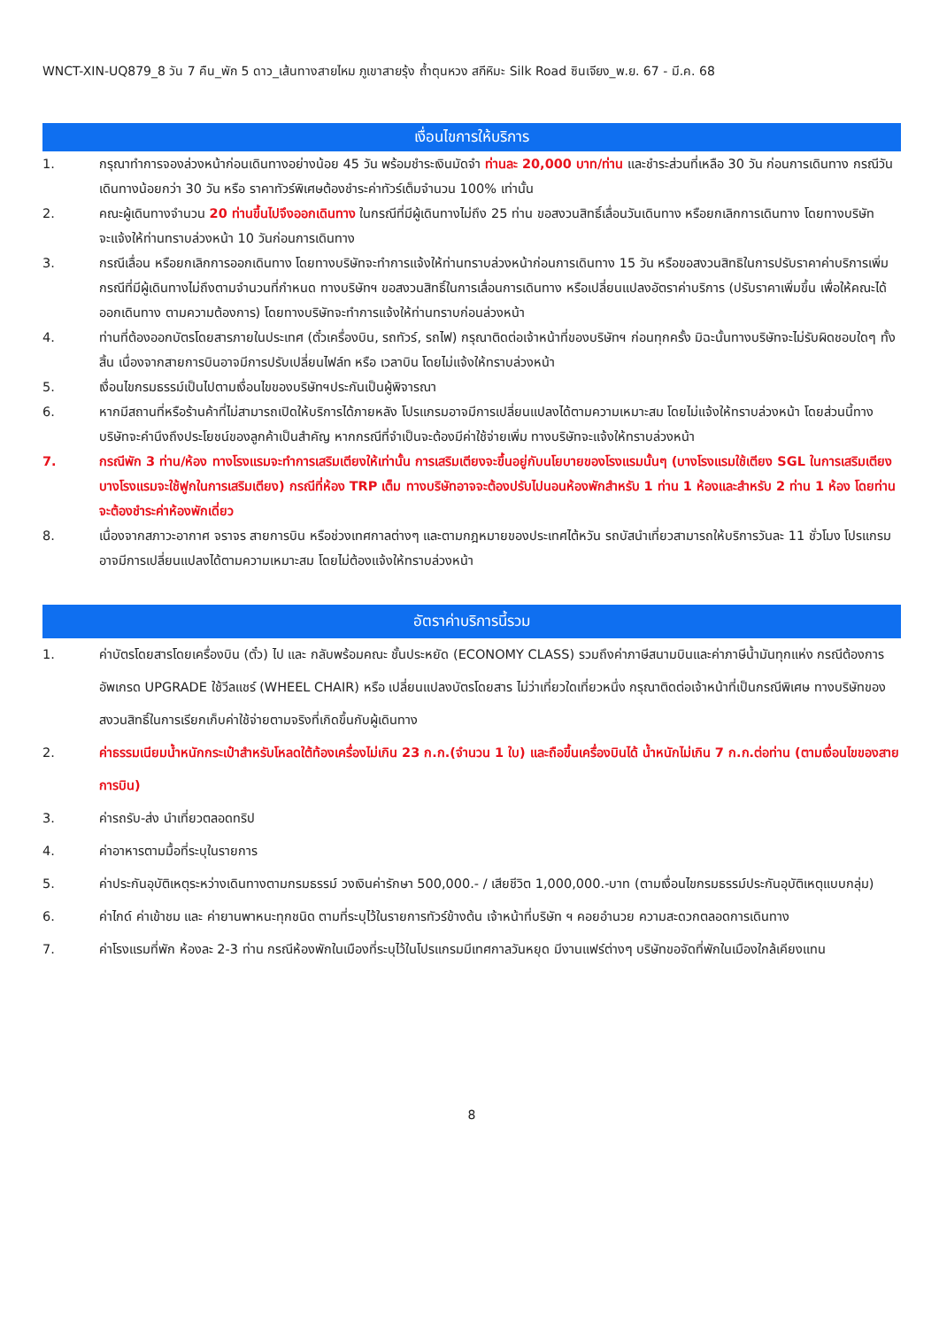WNCT-XIN-UQ879_8 วัน 7 คืน_พัก 5 ดาว_เส้นทางสายไหม ภูเขาสายรุ้ง ถ้ำตุนหวง สกีหิมะ Silk Road ซินเจียง_พ.ย. 67 - มี.ค. 68
เงื่อนไขการให้บริการ
1. กรุณาทำการจองล่วงหน้าก่อนเดินทางอย่างน้อย 45 วัน พร้อมชำระเงินมัดจำ ท่านละ 20,000 บาท/ท่าน และชำระส่วนที่เหลือ 30 วัน ก่อนการเดินทาง กรณีวันเดินทางน้อยกว่า 30 วัน หรือ ราคาทัวร์พิเศษต้องชำระค่าทัวร์เต็มจำนวน 100% เท่านั้น
2. คณะผู้เดินทางจำนวน 20 ท่านขึ้นไปจึงออกเดินทาง ในกรณีที่มีผู้เดินทางไม่ถึง 25 ท่าน ขอสงวนสิทธิ์เลื่อนวันเดินทาง หรือยกเลิกการเดินทาง โดยทางบริษัทจะแจ้งให้ท่านทราบล่วงหน้า 10 วันก่อนการเดินทาง
3. กรณีเลื่อน หรือยกเลิกการออกเดินทาง โดยทางบริษัทจะทำการแจ้งให้ท่านทราบล่วงหน้าก่อนการเดินทาง 15 วัน หรือขอสงวนสิทธิในการปรับราคาค่าบริการเพิ่ม กรณีที่มีผู้เดินทางไม่ถึงตามจำนวนที่กำหนด ทางบริษัทฯ ขอสงวนสิทธิ์ในการเลื่อนการเดินทาง หรือเปลี่ยนแปลงอัตราค่าบริการ (ปรับราคาเพิ่มขึ้น เพื่อให้คณะได้ออกเดินทาง ตามความต้องการ) โดยทางบริษัทจะทำการแจ้งให้ท่านทราบก่อนล่วงหน้า
4. ท่านที่ต้องออกบัตรโดยสารภายในประเทศ (ตั๋วเครื่องบิน, รถทัวร์, รถไฟ) กรุณาติดต่อเจ้าหน้าที่ของบริษัทฯ ก่อนทุกครั้ง มิฉะนั้นทางบริษัทจะไม่รับผิดชอบใดๆ ทั้งสิ้น เนื่องจากสายการบินอาจมีการปรับเปลี่ยนไฟล์ท หรือ เวลาบิน โดยไม่แจ้งให้ทราบล่วงหน้า
5. เงื่อนไขกรมธรรม์เป็นไปตามเงื่อนไขของบริษัทฯประกันเป็นผู้พิจารณา
6. หากมีสถานที่หรือร้านค้าที่ไม่สามารถเปิดให้บริการได้ภายหลัง โปรแกรมอาจมีการเปลี่ยนแปลงได้ตามความเหมาะสม โดยไม่แจ้งให้ทราบล่วงหน้า โดยส่วนนี้ทางบริษัทจะคำนึงถึงประโยชน์ของลูกค้าเป็นสำคัญ หากกรณีที่จำเป็นจะต้องมีค่าใช้จ่ายเพิ่ม ทางบริษัทจะแจ้งให้ทราบล่วงหน้า
7. กรณีพัก 3 ท่าน/ห้อง ทางโรงแรมจะทำการเสริมเตียงให้เท่านั้น การเสริมเตียงจะขึ้นอยู่กับนโยบายของโรงแรมนั้นๆ (บางโรงแรมใช้เตียง SGL ในการเสริมเตียง บางโรงแรมจะใช้ฟูกในการเสริมเตียง) กรณีที่ห้อง TRP เต็ม ทางบริษัทอาจจะต้องปรับไปนอนห้องพักสำหรับ 1 ท่าน 1 ห้องและสำหรับ 2 ท่าน 1 ห้อง โดยท่านจะต้องชำระค่าห้องพักเดี่ยว
8. เนื่องจากสภาวะอากาศ จราจร สายการบิน หรือช่วงเทศกาลต่างๆ และตามกฎหมายของประเทศไต้หวัน รถบัสนำเที่ยวสามารถให้บริการวันละ 11 ชั่วโมง โปรแกรมอาจมีการเปลี่ยนแปลงได้ตามความเหมาะสม โดยไม่ต้องแจ้งให้ทราบล่วงหน้า
อัตราค่าบริการนี้รวม
1. ค่าบัตรโดยสารโดยเครื่องบิน (ตั๋ว) ไป และ กลับพร้อมคณะ ชั้นประหยัด (ECONOMY CLASS) รวมถึงค่าภาษีสนามบินและค่าภาษีน้ำมันทุกแห่ง กรณีต้องการอัพเกรด UPGRADE ใช้วีลแชร์ (WHEEL CHAIR) หรือ เปลี่ยนแปลงบัตรโดยสาร ไม่ว่าเที่ยวใดเที่ยวหนึ่ง กรุณาติดต่อเจ้าหน้าที่เป็นกรณีพิเศษ ทางบริษัทของสงวนสิทธิ์ในการเรียกเก็บค่าใช้จ่ายตามจริงที่เกิดขึ้นกับผู้เดินทาง
2. ค่าธรรมเนียมน้ำหนักกระเป๋าสำหรับโหลดใต้ท้องเครื่องไม่เกิน 23 ก.ก.(จำนวน 1 ใบ) และถือขึ้นเครื่องบินได้ น้ำหนักไม่เกิน 7 ก.ก.ต่อท่าน (ตามเงื่อนไขของสายการบิน)
3. ค่ารถรับ-ส่ง นำเที่ยวตลอดทริป
4. ค่าอาหารตามมื้อที่ระบุในรายการ
5. ค่าประกันอุบัติเหตุระหว่างเดินทางตามกรมธรรม์ วงเงินค่ารักษา 500,000.- / เสียชีวิต 1,000,000.-บาท (ตามเงื่อนไขกรมธรรม์ประกันอุบัติเหตุแบบกลุ่ม)
6. ค่าไกด์ ค่าเข้าชม และ ค่ายานพาหนะทุกชนิด ตามที่ระบุไว้ในรายการทัวร์ข้างต้น เจ้าหน้าที่บริษัท ฯ คอยอำนวย ความสะดวกตลอดการเดินทาง
7. ค่าโรงแรมที่พัก ห้องละ 2-3 ท่าน กรณีห้องพักในเมืองที่ระบุไว้ในโปรแกรมมีเทศกาลวันหยุด มีงานแฟร์ต่างๆ บริษัทขอจัดที่พักในเมืองใกล้เคียงแทน
8